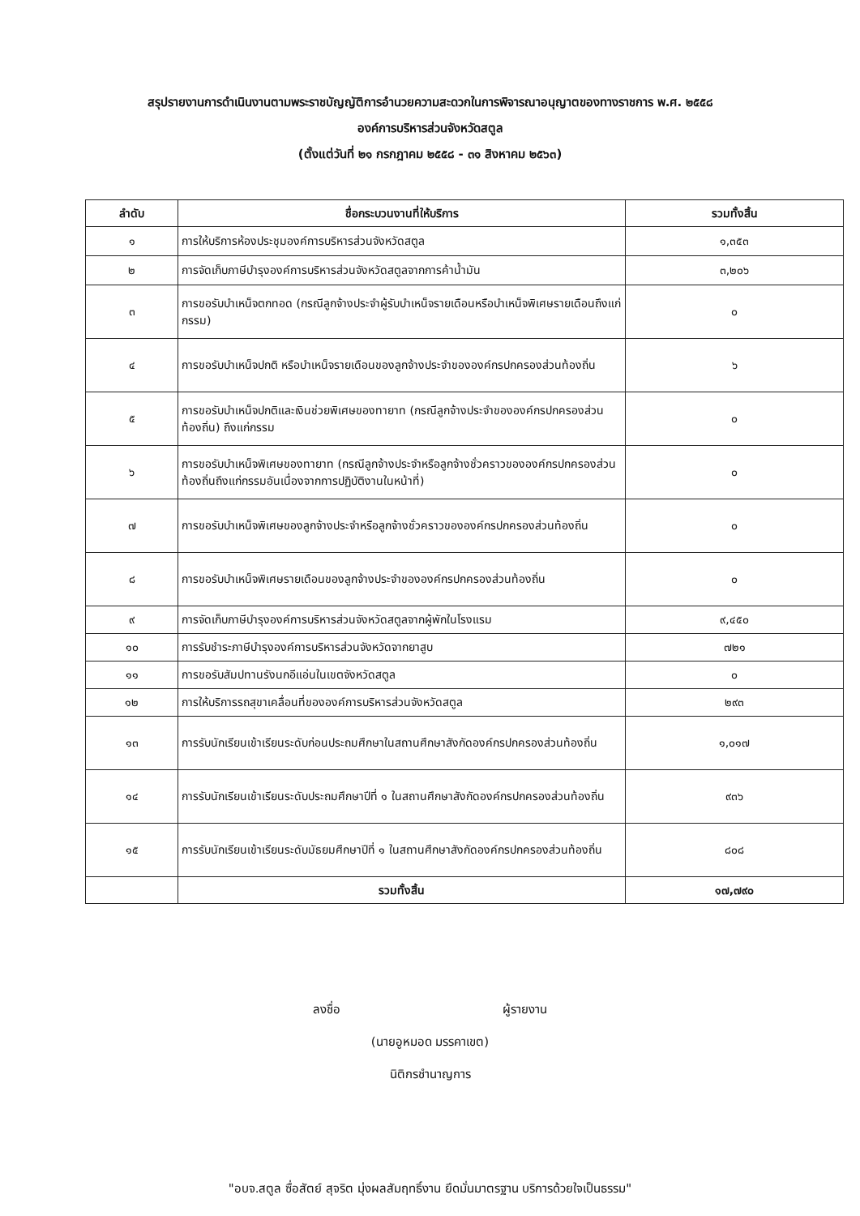สรุปรายงานการดำเนินงานตามพระราชบัญญัติการอำนวยความสะดวกในการพิจารณาอนุญาตของทางราชการ พ.ศ. ๒๕๕๘
องค์การบริหารส่วนจังหวัดสตูล
(ตั้งแต่วันที่ ๒๑ กรกฎาคม ๒๕๕๘ - ๓๑ สิงหาคม ๒๕๖๓)
| ลำดับ | ชื่อกระบวนงานที่ให้บริการ | รวมทั้งสิ้น |
| --- | --- | --- |
| ๑ | การให้บริการห้องประชุมองค์การบริหารส่วนจังหวัดสตูล | ๑,๓๕๓ |
| ๒ | การจัดเก็บภาษีบำรุงองค์การบริหารส่วนจังหวัดสตูลจากการค้าน้ำมัน | ๓,๒๐๖ |
| ๓ | การขอรับบำเหน็จตกทอด (กรณีลูกจ้างประจำผู้รับบำเหน็จรายเดือนหรือบำเหน็จพิเศษรายเดือนถึงแก่กรรม) | ๐ |
| ๔ | การขอรับบำเหน็จปกติ หรือบำเหน็จรายเดือนของลูกจ้างประจำขององค์กรปกครองส่วนท้องถิ่น | ๖ |
| ๕ | การขอรับบำเหน็จปกติและเงินช่วยพิเศษของทายาท (กรณีลูกจ้างประจำขององค์กรปกครองส่วนท้องถิ่น) ถึงแก่กรรม | ๐ |
| ๖ | การขอรับบำเหน็จพิเศษของทายาท (กรณีลูกจ้างประจำหรือลูกจ้างชั่วคราวขององค์กรปกครองส่วนท้องถิ่นถึงแก่กรรมอันเนื่องจากการปฏิบัติงานในหน้าที่) | ๐ |
| ๗ | การขอรับบำเหน็จพิเศษของลูกจ้างประจำหรือลูกจ้างชั่วคราวขององค์กรปกครองส่วนท้องถิ่น | ๐ |
| ๘ | การขอรับบำเหน็จพิเศษรายเดือนของลูกจ้างประจำขององค์กรปกครองส่วนท้องถิ่น | ๐ |
| ๙ | การจัดเก็บภาษีบำรุงองค์การบริหารส่วนจังหวัดสตูลจากผู้พักในโรงแรม | ๙,๔๕๐ |
| ๑๐ | การรับชำระภาษีบำรุงองค์การบริหารส่วนจังหวัดจากยาสูบ | ๗๒๑ |
| ๑๑ | การขอรับสัมปทานรังนกอีแอ่นในเขตจังหวัดสตูล | ๐ |
| ๑๒ | การให้บริการรถสุขาเคลื่อนที่ขององค์การบริหารส่วนจังหวัดสตูล | ๒๙๓ |
| ๑๓ | การรับนักเรียนเข้าเรียนระดับก่อนประถมศึกษาในสถานศึกษาสังกัดองค์กรปกครองส่วนท้องถิ่น | ๑,๐๑๗ |
| ๑๔ | การรับนักเรียนเข้าเรียนระดับประถมศึกษาปีที่ ๑ ในสถานศึกษาสังกัดองค์กรปกครองส่วนท้องถิ่น | ๙๓๖ |
| ๑๕ | การรับนักเรียนเข้าเรียนระดับมัธยมศึกษาปีที่ ๑ ในสถานศึกษาสังกัดองค์กรปกครองส่วนท้องถิ่น | ๘๐๘ |
| | รวมทั้งสิ้น | ๑๗,๗๙๐ |
ลงชื่อ ผู้รายงาน
(นายอูหมอด มรรคาเขต)
นิติกรชำนาญการ
"อบจ.สตูล ซื่อสัตย์ สุจริต มุ่งผลสัมฤทธิ์งาน ยึดมั่นมาตรฐาน บริการด้วยใจเป็นธรรม"